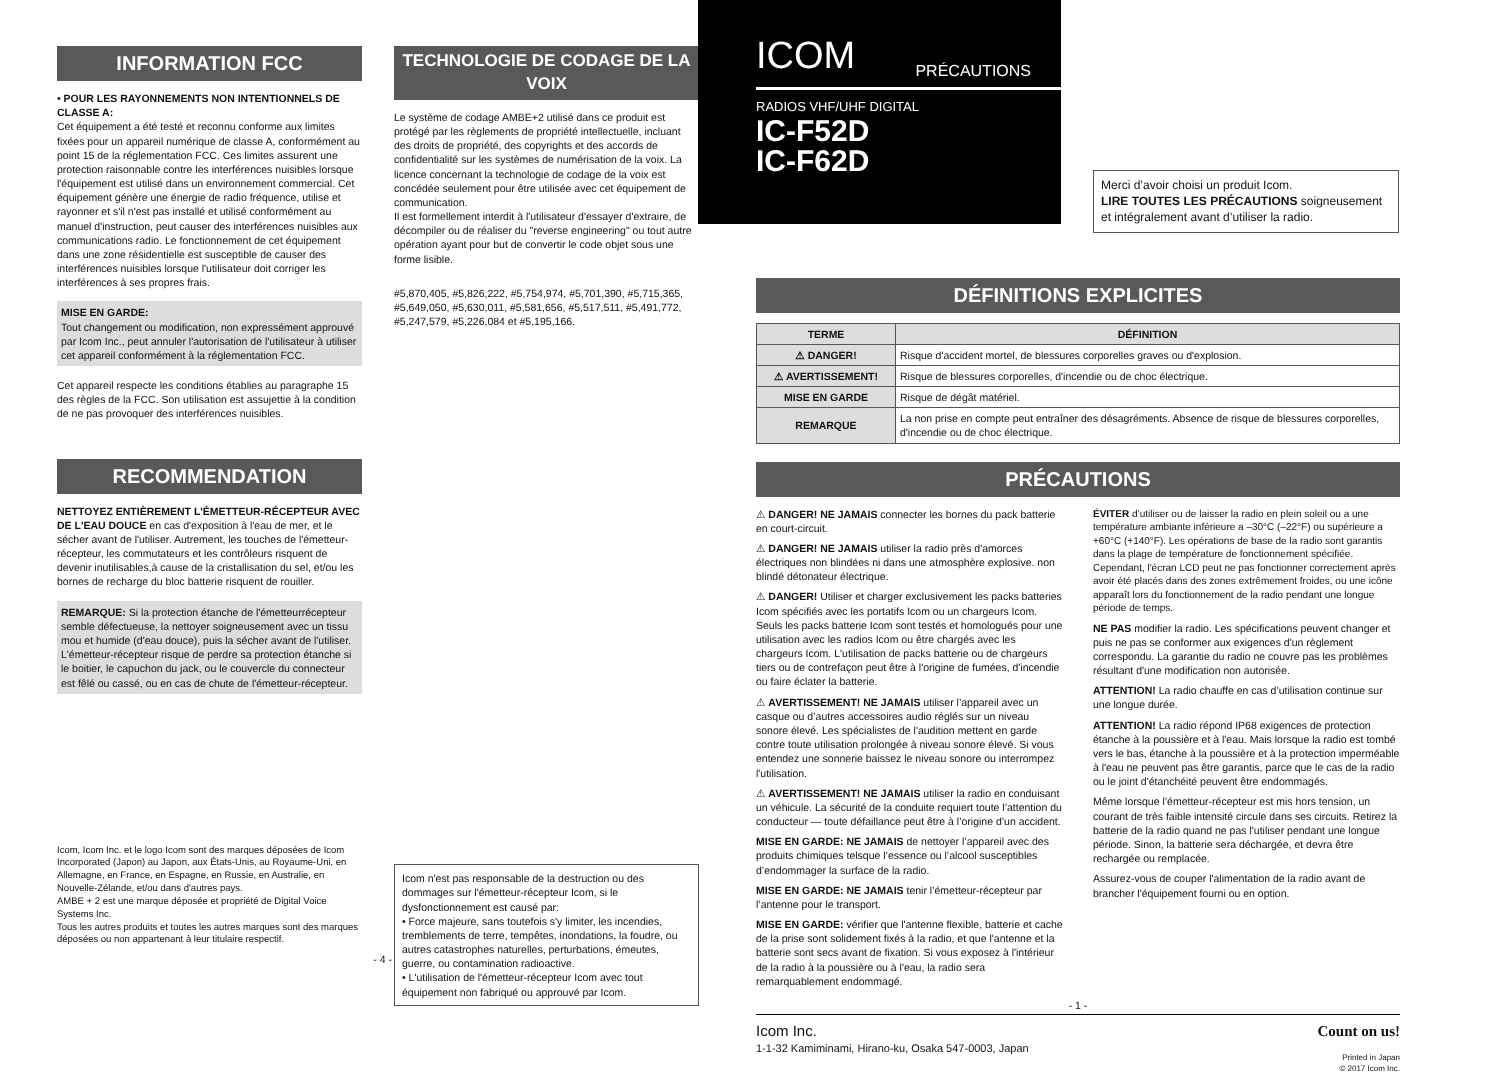INFORMATION FCC
• POUR LES RAYONNEMENTS NON INTENTIONNELS DE CLASSE A:
Cet équipement a été testé et reconnu conforme aux limites fixées pour un appareil numérique de classe A, conformément au point 15 de la réglementation FCC. Ces limites assurent une protection raisonnable contre les interférences nuisibles lorsque l'équipement est utilisé dans un environnement commercial. Cet équipement génère une énergie de radio fréquence, utilise et rayonner et s'il n'est pas installé et utilisé conformément au manuel d'instruction, peut causer des interférences nuisibles aux communications radio. Le fonctionnement de cet équipement dans une zone résidentielle est susceptible de causer des interférences nuisibles lorsque l'utilisateur doit corriger les interférences à ses propres frais.
MISE EN GARDE:
Tout changement ou modification, non expressément approuvé par Icom Inc., peut annuler l'autorisation de l'utilisateur à utiliser cet appareil conformément à la réglementation FCC.
Cet appareil respecte les conditions établies au paragraphe 15 des règles de la FCC. Son utilisation est assujettie à la condition de ne pas provoquer des interférences nuisibles.
RECOMMENDATION
NETTOYEZ ENTIÈREMENT L'ÉMETTEUR-RÉCEPTEUR AVEC DE L'EAU DOUCE en cas d'exposition à l'eau de mer, et le sécher avant de l'utiliser. Autrement, les touches de l'émetteur-récepteur, les commutateurs et les contrôleurs risquent de devenir inutilisables,à cause de la cristallisation du sel, et/ou les bornes de recharge du bloc batterie risquent de rouiller.
REMARQUE: Si la protection étanche de l'émetteurrécepteur semble défectueuse, la nettoyer soigneusement avec un tissu mou et humide (d'eau douce), puis la sécher avant de l'utiliser. L'émetteur-récepteur risque de perdre sa protection étanche si le boitier, le capuchon du jack, ou le couvercle du connecteur est fêlé ou cassé, ou en cas de chute de l'émetteur-récepteur.
Icom, Icom Inc. et le logo Icom sont des marques déposées de Icom Incorporated (Japon) au Japon, aux États-Unis, au Royaume-Uni, en Allemagne, en France, en Espagne, en Russie, en Australie, en Nouvelle-Zélande, et/ou dans d'autres pays.
AMBE + 2 est une marque déposée et propriété de Digital Voice Systems Inc.
Tous les autres produits et toutes les autres marques sont des marques déposées ou non appartenant à leur titulaire respectif.
- 4 -
TECHNOLOGIE DE CODAGE DE LA VOIX
Le système de codage AMBE+2 utilisé dans ce produit est protégé par les règlements de propriété intellectuelle, incluant des droits de propriété, des copyrights et des accords de confidentialité sur les systèmes de numérisation de la voix. La licence concernant la technologie de codage de la voix est concédée seulement pour être utilisée avec cet équipement de communication.
Il est formellement interdit à l'utilisateur d'essayer d'extraire, de décompiler ou de réaliser du "reverse engineering" ou tout autre opération ayant pour but de convertir le code objet sous une forme lisible.
#5,870,405, #5,826,222, #5,754,974, #5,701,390, #5,715,365, #5,649,050, #5,630,011, #5,581,656, #5,517,511, #5,491,772, #5,247,579, #5,226,084 et #5,195,166.
Icom n'est pas responsable de la destruction ou des dommages sur l'émetteur-récepteur Icom, si le dysfonctionnement est causé par:
• Force majeure, sans toutefois s'y limiter, les incendies, tremblements de terre, tempêtes, inondations, la foudre, ou autres catastrophes naturelles, perturbations, émeutes, guerre, ou contamination radioactive.
• L'utilisation de l'émetteur-récepteur Icom avec tout équipement non fabriqué ou approuvé par Icom.
ICOM PRÉCAUTIONS
RADIOS VHF/UHF DIGITAL
IC-F52D
IC-F62D
Merci d’avoir choisi un produit Icom.
LIRE TOUTES LES PRÉCAUTIONS soigneusement et intégralement avant d’utiliser la radio.
DÉFINITIONS EXPLICITES
| TERME | DÉFINITION |
| --- | --- |
| ⚠ DANGER! | Risque d'accident mortel, de blessures corporelles graves ou d'explosion. |
| ⚠ AVERTISSEMENT! | Risque de blessures corporelles, d'incendie ou de choc électrique. |
| MISE EN GARDE | Risque de dégât matériel. |
| REMARQUE | La non prise en compte peut entraîner des désagréments. Absence de risque de blessures corporelles, d'incendie ou de choc électrique. |
PRÉCAUTIONS
⚠ DANGER! NE JAMAIS connecter les bornes du pack batterie en court-circuit.
⚠ DANGER! NE JAMAIS utiliser la radio près d'amorces électriques non blindées ni dans une atmosphère explosive. non blindé détonateur électrique.
⚠ DANGER! Utiliser et charger exclusivement les packs batteries Icom spécifiés avec les portatifs Icom ou un chargeurs Icom. Seuls les packs batterie Icom sont testés et homologués pour une utilisation avec les radios Icom ou être chargés avec les chargeurs Icom. L'utilisation de packs batterie ou de chargeurs tiers ou de contrefaçon peut être à l'origine de fumées, d'incendie ou faire éclater la batterie.
⚠ AVERTISSEMENT! NE JAMAIS utiliser l’appareil avec un casque ou d’autres accessoires audio réglés sur un niveau sonore élevé. Les spécialistes de l'audition mettent en garde contre toute utilisation prolongée à niveau sonore élevé. Si vous entendez une sonnerie baissez le niveau sonore ou interrompez l'utilisation.
⚠ AVERTISSEMENT! NE JAMAIS utiliser la radio en conduisant un véhicule. La sécurité de la conduite requiert toute l’attention du conducteur — toute défaillance peut être à l’origine d’un accident.
MISE EN GARDE: NE JAMAIS de nettoyer l’appareil avec des produits chimiques telsque l’essence ou l’alcool susceptibles d’endommager la surface de la radio.
MISE EN GARDE: NE JAMAIS tenir l’émetteur-récepteur par l’antenne pour le transport.
MISE EN GARDE: vérifier que l'antenne flexible, batterie et cache de la prise sont solidement fixés à la radio, et que l'antenne et la batterie sont secs avant de fixation. Si vous exposez à l'intérieur de la radio à la poussière ou à l'eau, la radio sera remarquablement endommagé.
ÉVITER d’utiliser ou de laisser la radio en plein soleil ou a une température ambiante inférieure a –30°C (–22°F) ou supérieure a +60°C (+140°F). Les opérations de base de la radio sont garantis dans la plage de température de fonctionnement spécifiée. Cependant, l'écran LCD peut ne pas fonctionner correctement après avoir été placés dans des zones extrêmement froides, ou une icône apparaît lors du fonctionnement de la radio pendant une longue période de temps.
NE PAS modifier la radio. Les spécifications peuvent changer et puis ne pas se conformer aux exigences d'un règlement correspondu. La garantie du radio ne couvre pas les problèmes résultant d'une modification non autorisée.
ATTENTION! La radio chauffe en cas d’utilisation continue sur une longue durée.
ATTENTION! La radio répond IP68 exigences de protection étanche à la poussière et à l'eau. Mais lorsque la radio est tombé vers le bas, étanche à la poussière et à la protection imperméable à l'eau ne peuvent pas être garantis, parce que le cas de la radio ou le joint d'étanchéité peuvent être endommagés.
Même lorsque l’émetteur-récepteur est mis hors tension, un courant de très faible intensité circule dans ses circuits. Retirez la batterie de la radio quand ne pas l'utiliser pendant une longue période. Sinon, la batterie sera déchargée, et devra être rechargée ou remplacée.
Assurez-vous de couper l'alimentation de la radio avant de brancher l'équipement fourni ou en option.
- 1 -
Icom Inc.
1-1-32 Kamiminami, Hirano-ku, Osaka 547-0003, Japan
Count on us!
Printed in Japan
© 2017 Icom Inc.